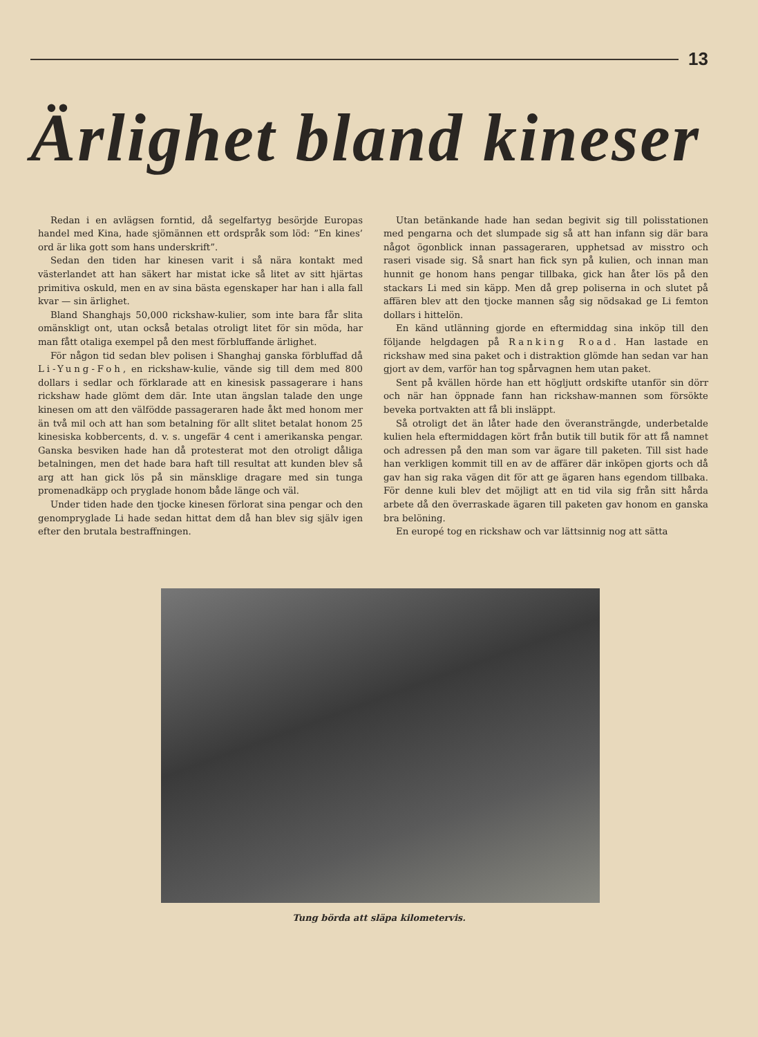13
Ärlighet bland kineser
Redan i en avlägsen forntid, då segelfartyg besörjde Europas handel med Kina, hade sjömännen ett ordspråk som löd: ”En kines’ ord är lika gott som hans underskrift”.
Sedan den tiden har kinesen varit i så nära kontakt med västerlandet att han säkert har mistat icke så litet av sitt hjärtas primitiva oskuld, men en av sina bästa egenskaper har han i alla fall kvar — sin ärlighet.
Bland Shanghajs 50,000 rickshaw-kulier, som inte bara får slita omänskligt ont, utan också betalas otroligt litet för sin möda, har man fått otaliga exempel på den mest förbluffande ärlighet.
För någon tid sedan blev polisen i Shanghaj ganska förbluffad då Li-Yung-Foh, en rickshaw-kulie, vände sig till dem med 800 dollars i sedlar och förklarade att en kinesisk passagerare i hans rickshaw hade glömt dem där. Inte utan ängslan talade den unge kinesen om att den välfödde passageraren hade åkt med honom mer än två mil och att han som betalning för allt slitet betalat honom 25 kinesiska kobbercents, d. v. s. ungefär 4 cent i amerikanska pengar. Ganska besviken hade han då protesterat mot den otroligt dåliga betalningen, men det hade bara haft till resultat att kunden blev så arg att han gick lös på sin mänsklige dragare med sin tunga promenadkäpp och pryglade honom både länge och väl.
Under tiden hade den tjocke kinesen förlorat sina pengar och den genompryglade Li hade sedan hittat dem då han blev sig själv igen efter den brutala bestraffningen.
Utan betänkande hade han sedan begivit sig till polisstationen med pengarna och det slumpade sig så att han infann sig där bara något ögonblick innan passageraren, upphetsad av misstro och raseri visade sig. Så snart han fick syn på kulien, och innan man hunnit ge honom hans pengar tillbaka, gick han åter lös på den stackars Li med sin käpp. Men då grep poliserna in och slutet på affären blev att den tjocke mannen såg sig nödsakad ge Li femton dollars i hittelön.
En känd utlänning gjorde en eftermiddag sina inköp till den följande helgdagen på Ranking Road. Han lastade en rickshaw med sina paket och i distraktion glömde han sedan var han gjort av dem, varför han tog spårvagnen hem utan paket.
Sent på kvällen hörde han ett högljutt ordskifte utanför sin dörr och när han öppnade fann han rickshaw-mannen som försökte beveka portvakten att få bli insläppt.
Så otroligt det än låter hade den överansträngde, underbetalde kulien hela eftermiddagen kört från butik till butik för att få namnet och adressen på den man som var ägare till paketen. Till sist hade han verkligen kommit till en av de affärer där inköpen gjorts och då gav han sig raka vägen dit för att ge ägaren hans egendom tillbaka. För denne kuli blev det möjligt att en tid vila sig från sitt hårda arbete då den överraskade ägaren till paketen gav honom en ganska bra belöning.
En europé tog en rickshaw och var lättsinnig nog att sätta
Tung börda att släpa kilometervis.